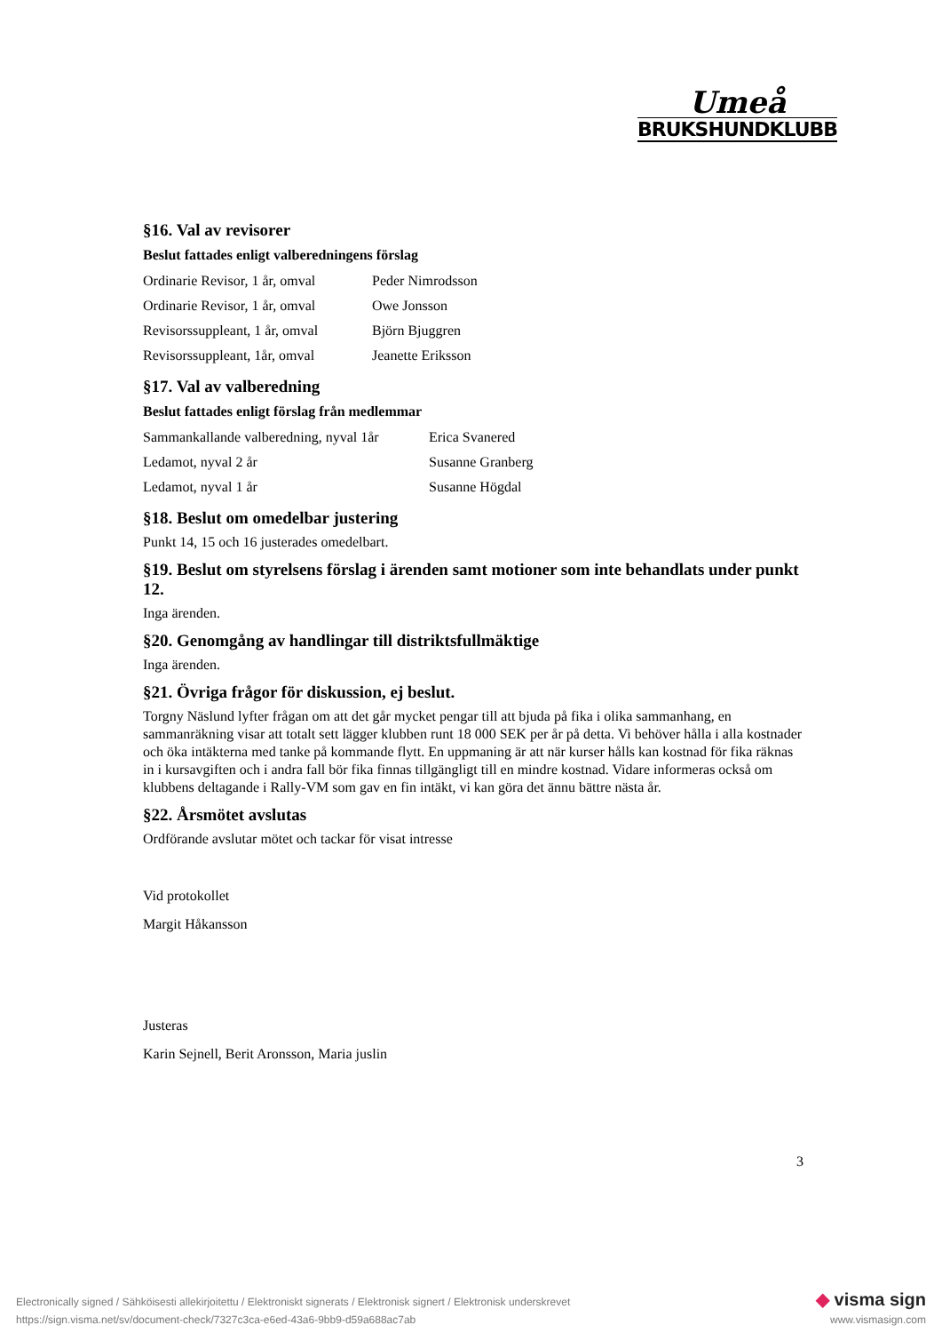Umeå
BRUKSHUNDKLUBB
§16. Val av revisorer
Beslut fattades enligt valberedningens förslag
| Ordinarie Revisor, 1 år, omval | Peder Nimrodsson |
| Ordinarie Revisor, 1 år, omval | Owe Jonsson |
| Revisorssuppleant, 1 år, omval | Björn Bjuggren |
| Revisorssuppleant, 1år, omval | Jeanette Eriksson |
§17. Val av valberedning
Beslut fattades enligt förslag från medlemmar
| Sammankallande valberedning, nyval 1år | Erica Svanered |
| Ledamot, nyval 2 år | Susanne Granberg |
| Ledamot, nyval 1 år | Susanne Högdal |
§18. Beslut om omedelbar justering
Punkt 14, 15 och 16 justerades omedelbart.
§19. Beslut om styrelsens förslag i ärenden samt motioner som inte behandlats under punkt 12.
Inga ärenden.
§20. Genomgång av handlingar till distriktsfullmäktige
Inga ärenden.
§21. Övriga frågor för diskussion, ej beslut.
Torgny Näslund lyfter frågan om att det går mycket pengar till att bjuda på fika i olika sammanhang, en sammanräkning visar att totalt sett lägger klubben runt 18 000 SEK per år på detta. Vi behöver hålla i alla kostnader och öka intäkterna med tanke på kommande flytt. En uppmaning är att när kurser hålls kan kostnad för fika räknas in i kursavgiften och i andra fall bör fika finnas tillgängligt till en mindre kostnad. Vidare informeras också om klubbens deltagande i Rally-VM som gav en fin intäkt, vi kan göra det ännu bättre nästa år.
§22. Årsmötet avslutas
Ordförande avslutar mötet och tackar för visat intresse
Vid protokollet
Margit Håkansson
Justeras
Karin Sejnell, Berit Aronsson, Maria juslin
3
Electronically signed / Sähköisesti allekirjoitettu / Elektroniskt signerats / Elektronisk signert / Elektronisk underskrevet
https://sign.visma.net/sv/document-check/7327c3ca-e6ed-43a6-9bb9-d59a688ac7ab
◆ visma sign
www.vismasign.com